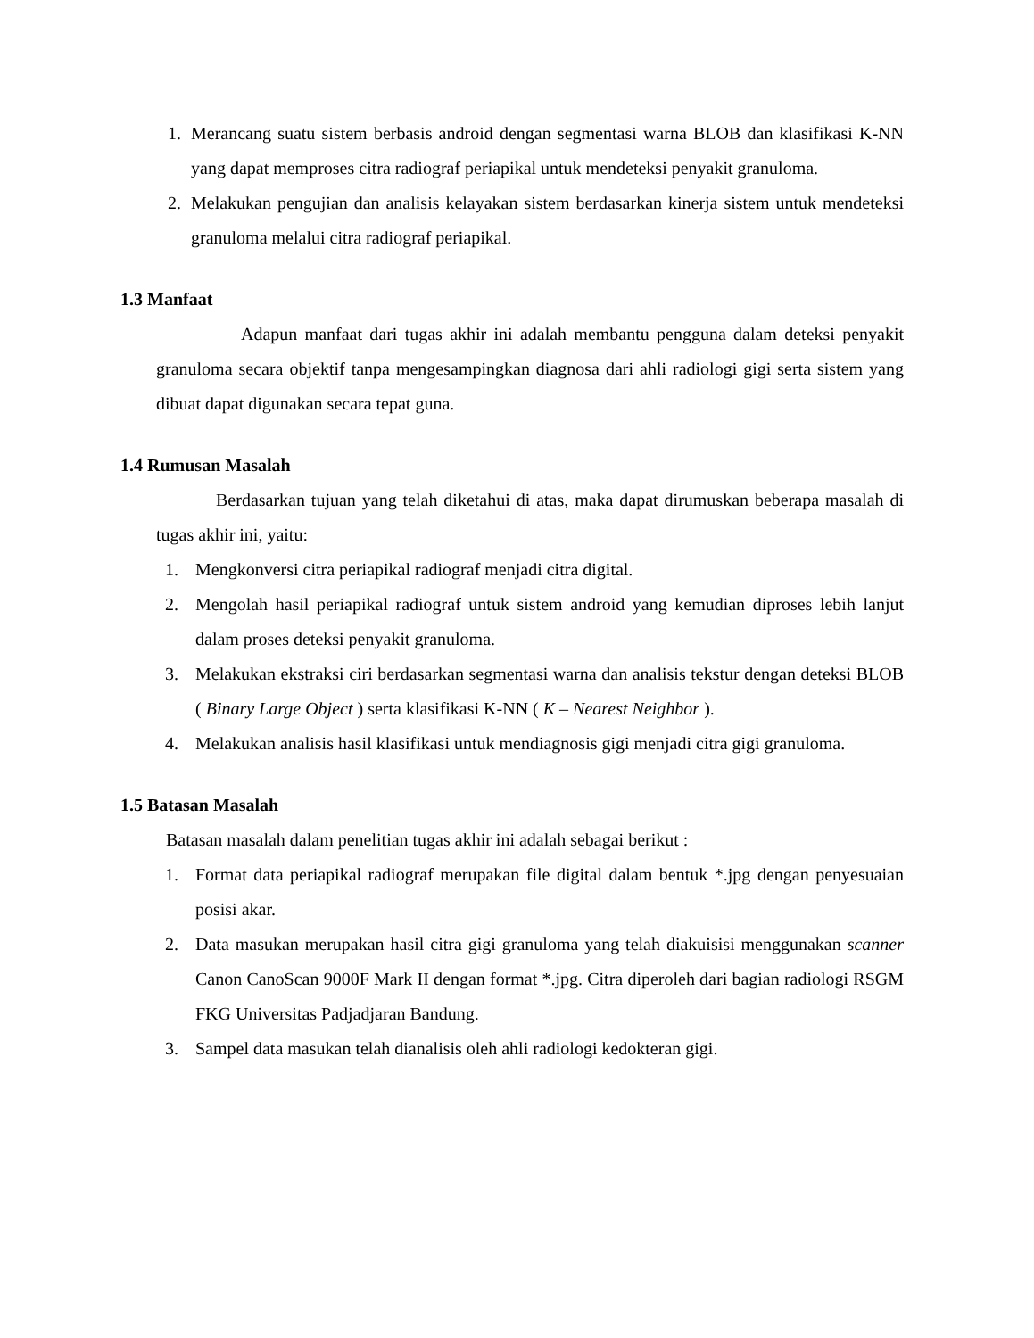1. Merancang suatu sistem berbasis android dengan segmentasi warna BLOB dan klasifikasi K-NN yang dapat memproses citra radiograf periapikal untuk mendeteksi penyakit granuloma.
2. Melakukan pengujian dan analisis kelayakan sistem berdasarkan kinerja sistem untuk mendeteksi granuloma melalui citra radiograf periapikal.
1.3 Manfaat
Adapun manfaat dari tugas akhir ini adalah membantu pengguna dalam deteksi penyakit granuloma secara objektif tanpa mengesampingkan diagnosa dari ahli radiologi gigi serta sistem yang dibuat dapat digunakan secara tepat guna.
1.4 Rumusan Masalah
Berdasarkan tujuan yang telah diketahui di atas, maka dapat dirumuskan beberapa masalah di tugas akhir ini, yaitu:
1. Mengkonversi citra periapikal radiograf menjadi citra digital.
2. Mengolah hasil periapikal radiograf untuk sistem android yang kemudian diproses lebih lanjut dalam proses deteksi penyakit granuloma.
3. Melakukan ekstraksi ciri berdasarkan segmentasi warna dan analisis tekstur dengan deteksi BLOB ( Binary Large Object ) serta klasifikasi K-NN ( K – Nearest Neighbor ).
4. Melakukan analisis hasil klasifikasi untuk mendiagnosis gigi menjadi citra gigi granuloma.
1.5 Batasan Masalah
Batasan masalah dalam penelitian tugas akhir ini adalah sebagai berikut :
1. Format data periapikal radiograf merupakan file digital dalam bentuk *.jpg dengan penyesuaian posisi akar.
2. Data masukan merupakan hasil citra gigi granuloma yang telah diakuisisi menggunakan scanner Canon CanoScan 9000F Mark II dengan format *.jpg. Citra diperoleh dari bagian radiologi RSGM FKG Universitas Padjadjaran Bandung.
3. Sampel data masukan telah dianalisis oleh ahli radiologi kedokteran gigi.